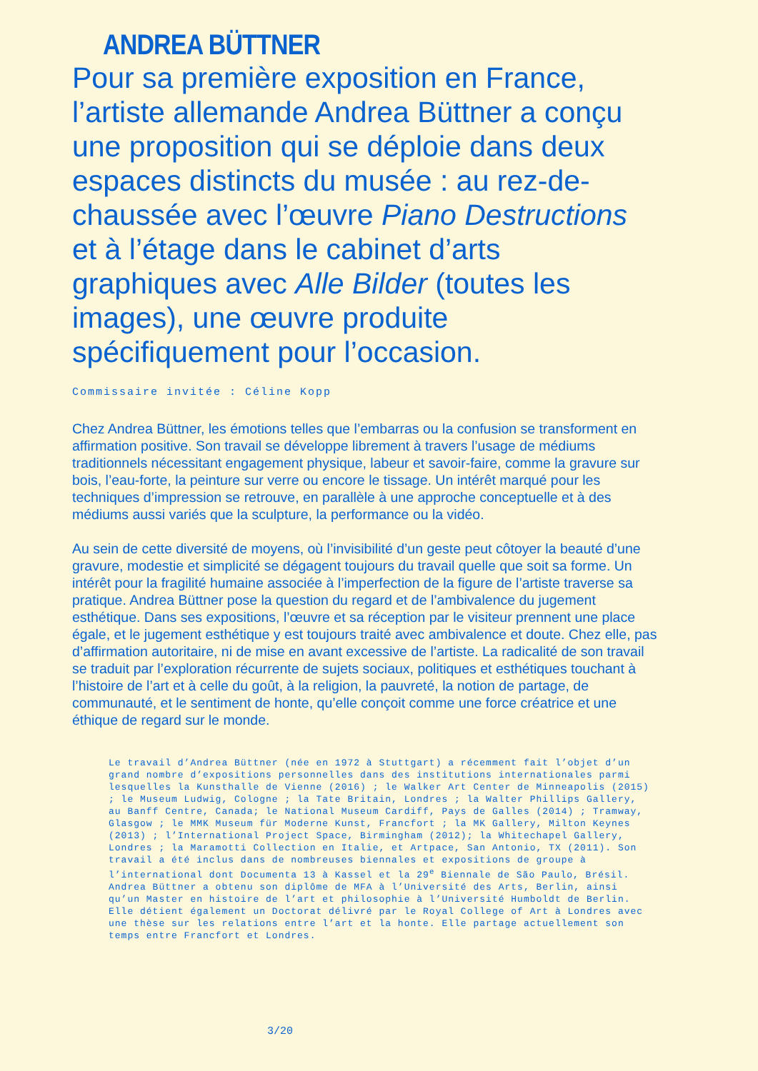ANDREA BÜTTNER
Pour sa première exposition en France, l’artiste allemande Andrea Büttner a conçu une proposition qui se déploie dans deux espaces distincts du musée : au rez-de-chaussée avec l’œuvre Piano Destructions et à l’étage dans le cabinet d’arts graphiques avec Alle Bilder (toutes les images), une œuvre produite spécifiquement pour l’occasion.
Commissaire invitée : Céline Kopp
Chez Andrea Büttner, les émotions telles que l’embarras ou la confusion se transforment en affirmation positive. Son travail se développe librement à travers l’usage de médiums traditionnels nécessitant engagement physique, labeur et savoir-faire, comme la gravure sur bois, l’eau-forte, la peinture sur verre ou encore le tissage. Un intérêt marqué pour les techniques d’impression se retrouve, en parallèle à une approche conceptuelle et à des médiums aussi variés que la sculpture, la performance ou la vidéo.
Au sein de cette diversité de moyens, où l’invisibilité d’un geste peut côtoyer la beauté d’une gravure, modestie et simplicité se dégagent toujours du travail quelle que soit sa forme. Un intérêt pour la fragilité humaine associée à l’imperfection de la figure de l’artiste traverse sa pratique. Andrea Büttner pose la question du regard et de l’ambivalence du jugement esthétique. Dans ses expositions, l’œuvre et sa réception par le visiteur prennent une place égale, et le jugement esthétique y est toujours traité avec ambivalence et doute. Chez elle, pas d’affirmation autoritaire, ni de mise en avant excessive de l’artiste. La radicalité de son travail se traduit par l’exploration récurrente de sujets sociaux, politiques et esthétiques touchant à l’histoire de l’art et à celle du goût, à la religion, la pauvreté, la notion de partage, de communauté, et le sentiment de honte, qu’elle conçoit comme une force créatrice et une éthique de regard sur le monde.
Le travail d’Andrea Büttner (née en 1972 à Stuttgart) a récemment fait l’objet d’un grand nombre d’expositions personnelles dans des institutions internationales parmi lesquelles la Kunsthalle de Vienne (2016) ; le Walker Art Center de Minneapolis (2015) ; le Museum Ludwig, Cologne ; la Tate Britain, Londres ; la Walter Phillips Gallery, au Banff Centre, Canada; le National Museum Cardiff, Pays de Galles (2014) ; Tramway, Glasgow ; le MMK Museum für Moderne Kunst, Francfort ; la MK Gallery, Milton Keynes (2013) ; l’International Project Space, Birmingham (2012); la Whitechapel Gallery, Londres ; la Maramotti Collection en Italie, et Artpace, San Antonio, TX (2011). Son travail a été inclus dans de nombreuses biennales et expositions de groupe à l’international dont Documenta 13 à Kassel et la 29<sup>e</sup> Biennale de São Paulo, Brésil. Andrea Büttner a obtenu son diplôme de MFA à l’Université des Arts, Berlin, ainsi qu’un Master en histoire de l’art et philosophie à l’Université Humboldt de Berlin. Elle détient également un Doctorat délivré par le Royal College of Art à Londres avec une thèse sur les relations entre l’art et la honte. Elle partage actuellement son temps entre Francfort et Londres.
3/20